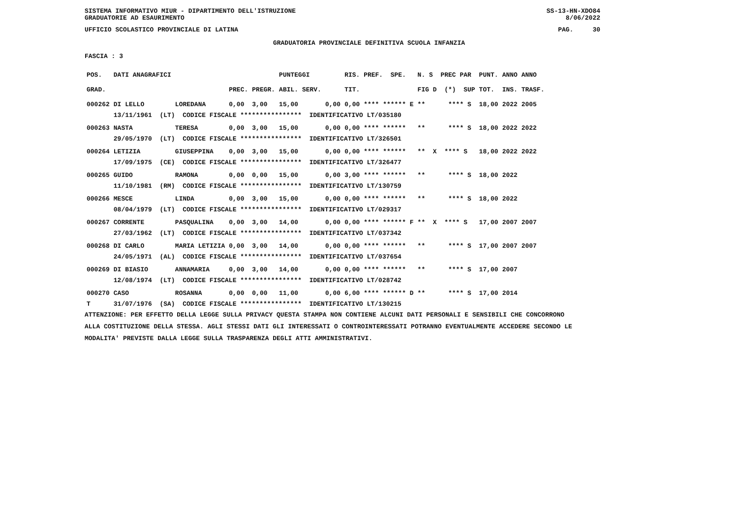SISTEMA INFORMATIVO MIUR - DIPARTIMENTO DELL'ISTRUZIONE
GRADUATORIE AD ESAURIMENTO SS-13-HN-XDO84
8/06/2022
UFFICIO SCOLASTICO PROVINCIALE DI LATINA PAG. 30
GRADUATORIA PROVINCIALE DEFINITIVA SCUOLA INFANZIA
FASCIA : 3
| POS. | DATI ANAGRAFICI | | | | PUNTEGGI | | RIS. PREF. SPE. | N. S PREC PAR | PUNT. | ANNO ANNO |
| --- | --- | --- | --- | --- | --- | --- | --- | --- | --- | --- |
| GRAD. | | | PREC. | PREGR. | ABIL. SERV. | | TIT. | FIG D (*) SUP | TOT. | INS. TRASF. |
| 000262 | DI LELLO | LOREDANA | 0,00 | 3,00 | 15,00 | 0,00 | 0,00 **** ****** E | ** **** S | 18,00 | 2022 2005 |
| | 13/11/1961 (LT) CODICE FISCALE **************** IDENTIFICATIVO LT/035180 | | | | | | | | | |
| 000263 | NASTA | TERESA | 0,00 | 3,00 | 15,00 | 0,00 | 0,00 **** ****** | ** **** S | 18,00 | 2022 2022 |
| | 29/05/1970 (LT) CODICE FISCALE **************** IDENTIFICATIVO LT/326501 | | | | | | | | | |
| 000264 | LETIZIA | GIUSEPPINA | 0,00 | 3,00 | 15,00 | 0,00 | 0,00 **** ****** | ** X **** S | 18,00 | 2022 2022 |
| | 17/09/1975 (CE) CODICE FISCALE **************** IDENTIFICATIVO LT/326477 | | | | | | | | | |
| 000265 | GUIDO | RAMONA | 0,00 | 0,00 | 15,00 | 0,00 | 3,00 **** ****** | ** **** S | 18,00 | 2022 |
| | 11/10/1981 (RM) CODICE FISCALE **************** IDENTIFICATIVO LT/130759 | | | | | | | | | |
| 000266 | MESCE | LINDA | 0,00 | 3,00 | 15,00 | 0,00 | 0,00 **** ****** | ** **** S | 18,00 | 2022 |
| | 08/04/1979 (LT) CODICE FISCALE **************** IDENTIFICATIVO LT/029317 | | | | | | | | | |
| 000267 | CORRENTE | PASQUALINA | 0,00 | 3,00 | 14,00 | 0,00 | 0,00 **** ****** F | ** X **** S | 17,00 | 2007 2007 |
| | 27/03/1962 (LT) CODICE FISCALE **************** IDENTIFICATIVO LT/037342 | | | | | | | | | |
| 000268 | DI CARLO | MARIA LETIZIA | 0,00 | 3,00 | 14,00 | 0,00 | 0,00 **** ****** | ** **** S | 17,00 | 2007 2007 |
| | 24/05/1971 (AL) CODICE FISCALE **************** IDENTIFICATIVO LT/037654 | | | | | | | | | |
| 000269 | DI BIASIO | ANNAMARIA | 0,00 | 3,00 | 14,00 | 0,00 | 0,00 **** ****** | ** **** S | 17,00 | 2007 |
| | 12/08/1974 (LT) CODICE FISCALE **************** IDENTIFICATIVO LT/028742 | | | | | | | | | |
| 000270 | CASO | ROSANNA | 0,00 | 0,00 | 11,00 | 0,00 | 6,00 **** ****** D | ** **** S | 17,00 | 2014 |
| T | 31/07/1976 (SA) CODICE FISCALE **************** IDENTIFICATIVO LT/130215 | | | | | | | | | |
ATTENZIONE: PER EFFETTO DELLA LEGGE SULLA PRIVACY QUESTA STAMPA NON CONTIENE ALCUNI DATI PERSONALI E SENSIBILI CHE CONCORRONO
ALLA COSTITUZIONE DELLA STESSA. AGLI STESSI DATI GLI INTERESSATI O CONTROINTERESSATI POTRANNO EVENTUALMENTE ACCEDERE SECONDO LE
MODALITA' PREVISTE DALLA LEGGE SULLA TRASPARENZA DEGLI ATTI AMMINISTRATIVI.